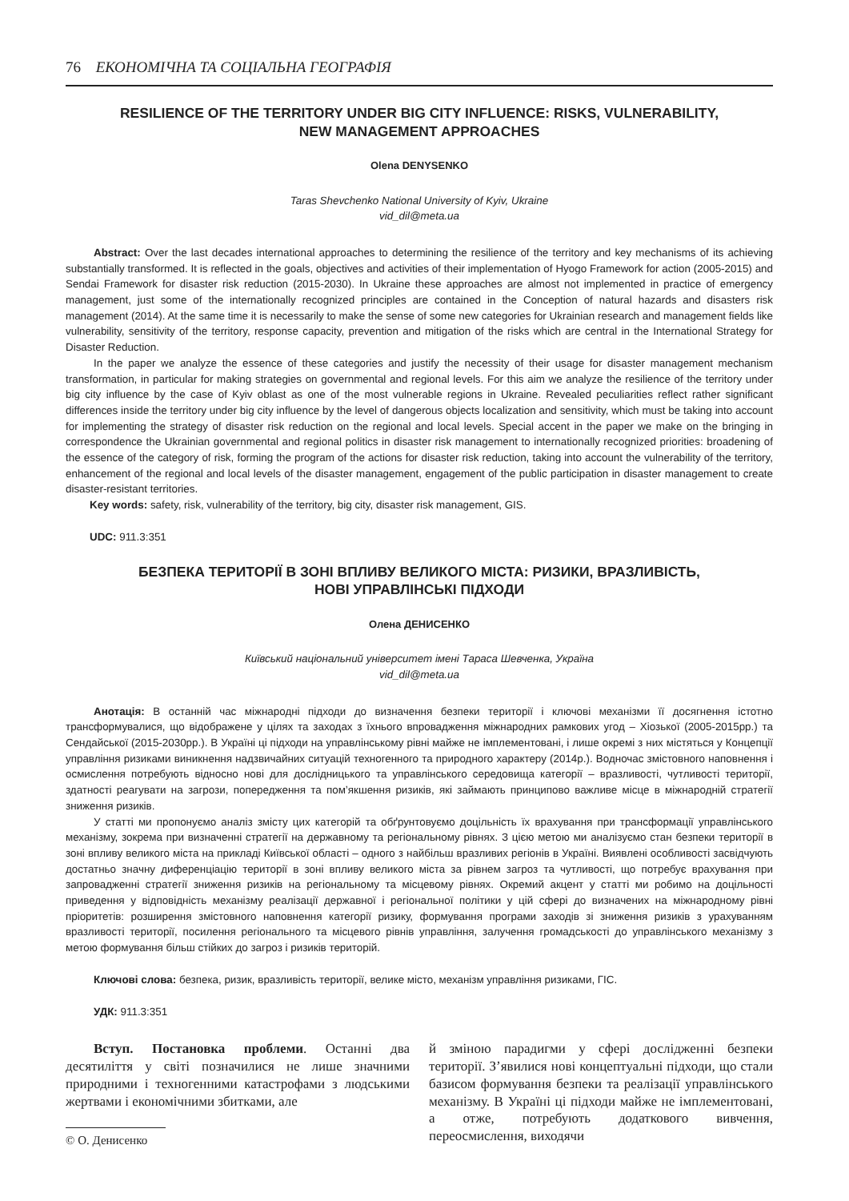76 ЕКОНОМІЧНА ТА СОЦІАЛЬНА ГЕОГРАФІЯ
RESILIENCE OF THE TERRITORY UNDER BIG CITY INFLUENCE: RISKS, VULNERABILITY,
NEW MANAGEMENT APPROACHES
Olena DENYSENKO
Taras Shevchenko National University of Kyiv, Ukraine
vid_dil@meta.ua
Abstract: Over the last decades international approaches to determining the resilience of the territory and key mechanisms of its achieving substantially transformed. It is reflected in the goals, objectives and activities of their implementation of Hyogo Framework for action (2005-2015) and Sendai Framework for disaster risk reduction (2015-2030). In Ukraine these approaches are almost not implemented in practice of emergency management, just some of the internationally recognized principles are contained in the Conception of natural hazards and disasters risk management (2014). At the same time it is necessarily to make the sense of some new categories for Ukrainian research and management fields like vulnerability, sensitivity of the territory, response capacity, prevention and mitigation of the risks which are central in the International Strategy for Disaster Reduction.
In the paper we analyze the essence of these categories and justify the necessity of their usage for disaster management mechanism transformation, in particular for making strategies on governmental and regional levels. For this aim we analyze the resilience of the territory under big city influence by the case of Kyiv oblast as one of the most vulnerable regions in Ukraine. Revealed peculiarities reflect rather significant differences inside the territory under big city influence by the level of dangerous objects localization and sensitivity, which must be taking into account for implementing the strategy of disaster risk reduction on the regional and local levels. Special accent in the paper we make on the bringing in correspondence the Ukrainian governmental and regional politics in disaster risk management to internationally recognized priorities: broadening of the essence of the category of risk, forming the program of the actions for disaster risk reduction, taking into account the vulnerability of the territory, enhancement of the regional and local levels of the disaster management, engagement of the public participation in disaster management to create disaster-resistant territories.
Key words: safety, risk, vulnerability of the territory, big city, disaster risk management, GIS.
UDC: 911.3:351
БЕЗПЕКА ТЕРИТОРІЇ В ЗОНІ ВПЛИВУ ВЕЛИКОГО МІСТА: РИЗИКИ, ВРАЗЛИВІСТЬ,
НОВІ УПРАВЛІНСЬКІ ПІДХОДИ
Олена ДЕНИСЕНКО
Київський національний університет імені Тараса Шевченка, Україна
vid_dil@meta.ua
Анотація: В останній час міжнародні підходи до визначення безпеки території і ключові механізми її досягнення істотно трансформувалися, що відображене у цілях та заходах з їхнього впровадження міжнародних рамкових угод – Хіозької (2005-2015рр.) та Сендайської (2015-2030рр.). В Україні ці підходи на управлінському рівні майже не імплементовані, і лише окремі з них містяться у Концепції управління ризиками виникнення надзвичайних ситуацій техногенного та природного характеру (2014р.). Водночас змістовного наповнення і осмислення потребують відносно нові для дослідницького та управлінського середовища категорії – вразливості, чутливості території, здатності реагувати на загрози, попередження та пом’якшення ризиків, які займають принципово важливе місце в міжнародній стратегії зниження ризиків.
У статті ми пропонуємо аналіз змісту цих категорій та обґрунтовуємо доцільність їх врахування при трансформації управлінського механізму, зокрема при визначенні стратегії на державному та регіональному рівнях. З цією метою ми аналізуємо стан безпеки території в зоні впливу великого міста на прикладі Київської області – одного з найбільш вразливих регіонів в Україні. Виявлені особливості засвідчують достатньо значну диференціацію території в зоні впливу великого міста за рівнем загроз та чутливості, що потребує врахування при запровадженні стратегії зниження ризиків на регіональному та місцевому рівнях. Окремий акцент у статті ми робимо на доцільності приведення у відповідність механізму реалізації державної і регіональної політики у цій сфері до визначених на міжнародному рівні пріоритетів: розширення змістовного наповнення категорії ризику, формування програми заходів зі зниження ризиків з урахуванням вразливості території, посилення регіонального та місцевого рівнів управління, залучення громадськості до управлінського механізму з метою формування більш стійких до загроз і ризиків територій.
Ключові слова: безпека, ризик, вразливість території, велике місто, механізм управління ризиками, ГІС.
УДК: 911.3:351
Вступ. Постановка проблеми. Останні два десятиліття у світі позначилися не лише значними природними і техногенними катастрофами з людськими жертвами і економічними збитками, але
© О. Денисенко
й зміною парадигми у сфері дослідженні безпеки території. З’явилися нові концептуальні підходи, що стали базисом формування безпеки та реалізації управлінського механізму. В Україні ці підходи майже не імплементовані, а отже, потребують додаткового вивчення, переосмислення, виходячи